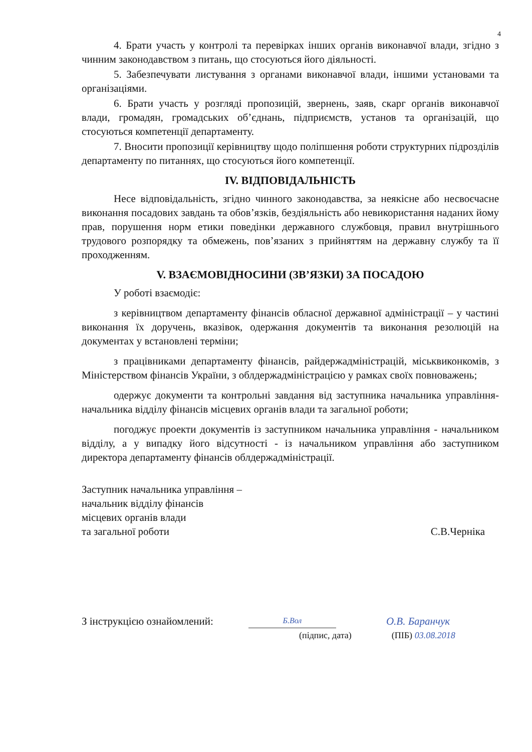4
4. Брати участь у контролі та перевірках інших органів виконавчої влади, згідно з чинним законодавством з питань, що стосуються його діяльності.
5. Забезпечувати листування з органами виконавчої влади, іншими установами та організаціями.
6. Брати участь у розгляді пропозицій, звернень, заяв, скарг органів виконавчої влади, громадян, громадських об’єднань, підприємств, установ та організацій, що стосуються компетенції департаменту.
7. Вносити пропозиції керівництву щодо поліпшення роботи структурних підрозділів департаменту по питаннях, що стосуються його компетенції.
IV. ВІДПОВІДАЛЬНІСТЬ
Несе відповідальність, згідно чинного законодавства, за неякісне або несвоєчасне виконання посадових завдань та обов’язків, бездіяльність або невикористання наданих йому прав, порушення норм етики поведінки державного службовця, правил внутрішнього трудового розпорядку та обмежень, пов’язаних з прийняттям на державну службу та її проходженням.
V. ВЗАЄМОВІДНОСИНИ (ЗВ’ЯЗКИ) ЗА ПОСАДОЮ
У роботі взаємодіє:
з керівництвом департаменту фінансів обласної державної адміністрації – у частині виконання їх доручень, вказівок, одержання документів та виконання резолюцій на документах у встановлені терміни;
з працівниками департаменту фінансів, райдержадміністрацій, міськвиконкомів, з Міністерством фінансів України, з облдержадміністрацією у рамках своїх повноважень;
одержує документи та контрольні завдання від заступника начальника управління-начальника відділу фінансів місцевих органів влади та загальної роботи;
погоджує проекти документів із заступником начальника управління - начальником відділу, а у випадку його відсутності - із начальником управління або заступником директора департаменту фінансів облдержадміністрації.
Заступник начальника управління –
начальник відділу фінансів
місцевих органів влади
та загальної роботи
С.В.Черніка
З інструкцією ознайомлений:
Б.Вол
О.В. Баранчук
(підпис, дата) (ПІБ) 03.08.2018